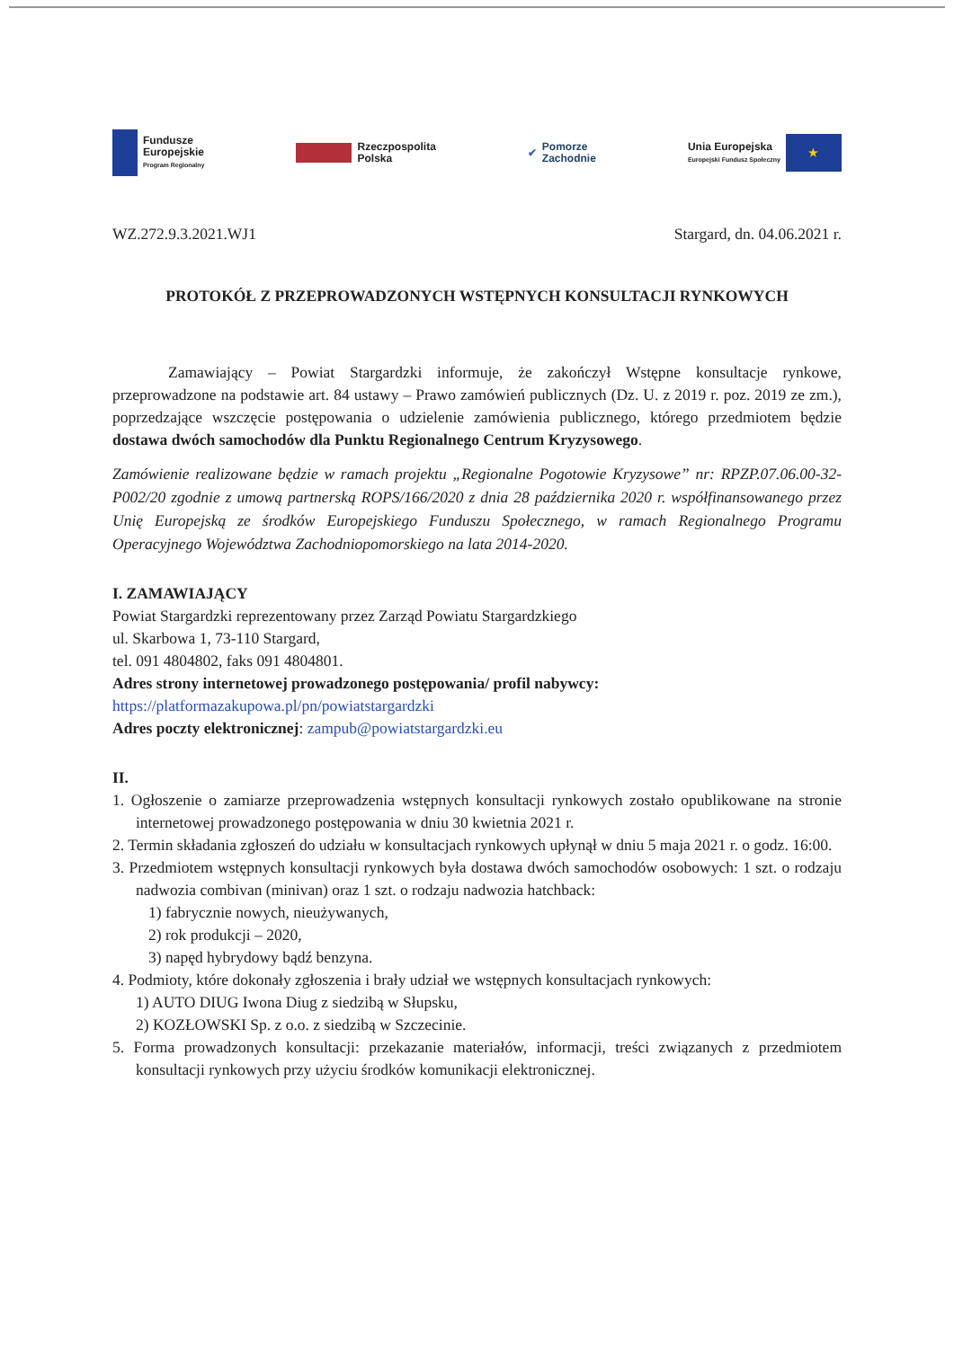Fundusze
Europejskie
Program Regionalny
Rzeczpospolita
Polska
✔
Pomorze
Zachodnie
Unia Europejska
Europejski Fundusz Społeczny
★
WZ.272.9.3.2021.WJ1 Stargard, dn. 04.06.2021 r.
PROTOKÓŁ Z PRZEPROWADZONYCH WSTĘPNYCH KONSULTACJI RYNKOWYCH
Zamawiający – Powiat Stargardzki informuje, że zakończył Wstępne konsultacje rynkowe, przeprowadzone na podstawie art. 84 ustawy – Prawo zamówień publicznych (Dz. U. z 2019 r. poz. 2019 ze zm.), poprzedzające wszczęcie postępowania o udzielenie zamówienia publicznego, którego przedmiotem będzie dostawa dwóch samochodów dla Punktu Regionalnego Centrum Kryzysowego.
Zamówienie realizowane będzie w ramach projektu „Regionalne Pogotowie Kryzysowe” nr: RPZP.07.06.00-32-P002/20 zgodnie z umową partnerską ROPS/166/2020 z dnia 28 października 2020 r. współfinansowanego przez Unię Europejską ze środków Europejskiego Funduszu Społecznego, w ramach Regionalnego Programu Operacyjnego Województwa Zachodniopomorskiego na lata 2014-2020.
I. ZAMAWIAJĄCY
Powiat Stargardzki reprezentowany przez Zarząd Powiatu Stargardzkiego
ul. Skarbowa 1, 73-110 Stargard,
tel. 091 4804802, faks 091 4804801.
Adres strony internetowej prowadzonego postępowania/ profil nabywcy:
https://platformazakupowa.pl/pn/powiatstargardzki
Adres poczty elektronicznej: zampub@powiatstargardzki.eu
II.
1. Ogłoszenie o zamiarze przeprowadzenia wstępnych konsultacji rynkowych zostało opublikowane na stronie internetowej prowadzonego postępowania w dniu 30 kwietnia 2021 r.
2. Termin składania zgłoszeń do udziału w konsultacjach rynkowych upłynął w dniu 5 maja 2021 r. o godz. 16:00.
3. Przedmiotem wstępnych konsultacji rynkowych była dostawa dwóch samochodów osobowych: 1 szt. o rodzaju nadwozia combivan (minivan) oraz 1 szt. o rodzaju nadwozia hatchback:
1) fabrycznie nowych, nieużywanych,
2) rok produkcji – 2020,
3) napęd hybrydowy bądź benzyna.
4. Podmioty, które dokonały zgłoszenia i brały udział we wstępnych konsultacjach rynkowych:
1) AUTO DIUG Iwona Diug z siedzibą w Słupsku,
2) KOZŁOWSKI Sp. z o.o. z siedzibą w Szczecinie.
5. Forma prowadzonych konsultacji: przekazanie materiałów, informacji, treści związanych z przedmiotem konsultacji rynkowych przy użyciu środków komunikacji elektronicznej.